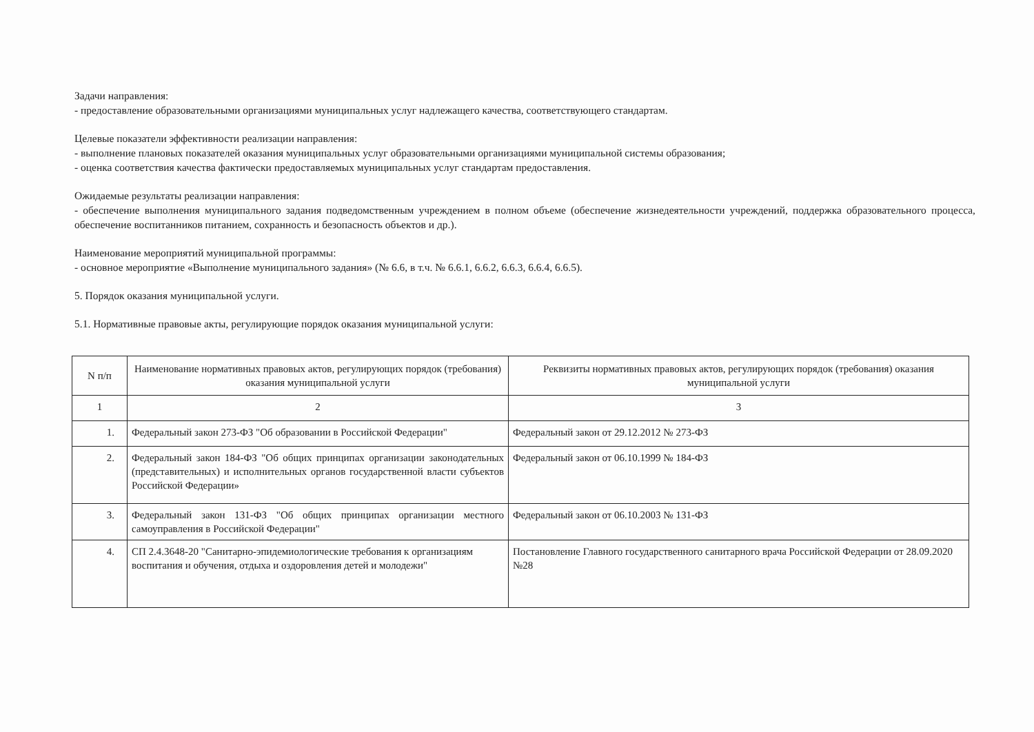Задачи направления:
- предоставление образовательными организациями муниципальных услуг надлежащего качества, соответствующего стандартам.
Целевые показатели эффективности реализации направления:
- выполнение плановых показателей оказания муниципальных услуг образовательными организациями муниципальной системы образования;
- оценка соответствия качества фактически предоставляемых муниципальных услуг стандартам предоставления.
Ожидаемые результаты реализации направления:
- обеспечение выполнения муниципального задания подведомственным учреждением в полном объеме (обеспечение жизнедеятельности учреждений, поддержка образовательного процесса, обеспечение воспитанников питанием, сохранность и безопасность объектов и др.).
Наименование мероприятий муниципальной программы:
- основное мероприятие «Выполнение муниципального задания» (№ 6.6, в т.ч. № 6.6.1, 6.6.2, 6.6.3, 6.6.4, 6.6.5).
5. Порядок оказания муниципальной услуги.
5.1. Нормативные правовые акты, регулирующие порядок оказания муниципальной услуги:
| N п/п | Наименование нормативных правовых актов, регулирующих порядок (требования) оказания муниципальной услуги | Реквизиты нормативных правовых актов, регулирующих порядок (требования) оказания муниципальной услуги |
| --- | --- | --- |
| 1 | 2 | 3 |
| 1. | Федеральный закон 273-ФЗ "Об образовании в Российской Федерации" | Федеральный закон от 29.12.2012 № 273-ФЗ |
| 2. | Федеральный закон 184-ФЗ "Об общих принципах организации законодательных (представительных) и исполнительных органов государственной власти субъектов Российской Федерации» | Федеральный закон от 06.10.1999 № 184-ФЗ |
| 3. | Федеральный закон 131-ФЗ "Об общих принципах организации местного самоуправления в Российской Федерации" | Федеральный закон от 06.10.2003 № 131-ФЗ |
| 4. | СП 2.4.3648-20 "Санитарно-эпидемиологические требования к организациям воспитания и обучения, отдыха и оздоровления детей и молодежи" | Постановление Главного государственного санитарного врача Российской Федерации от 28.09.2020 №28 |